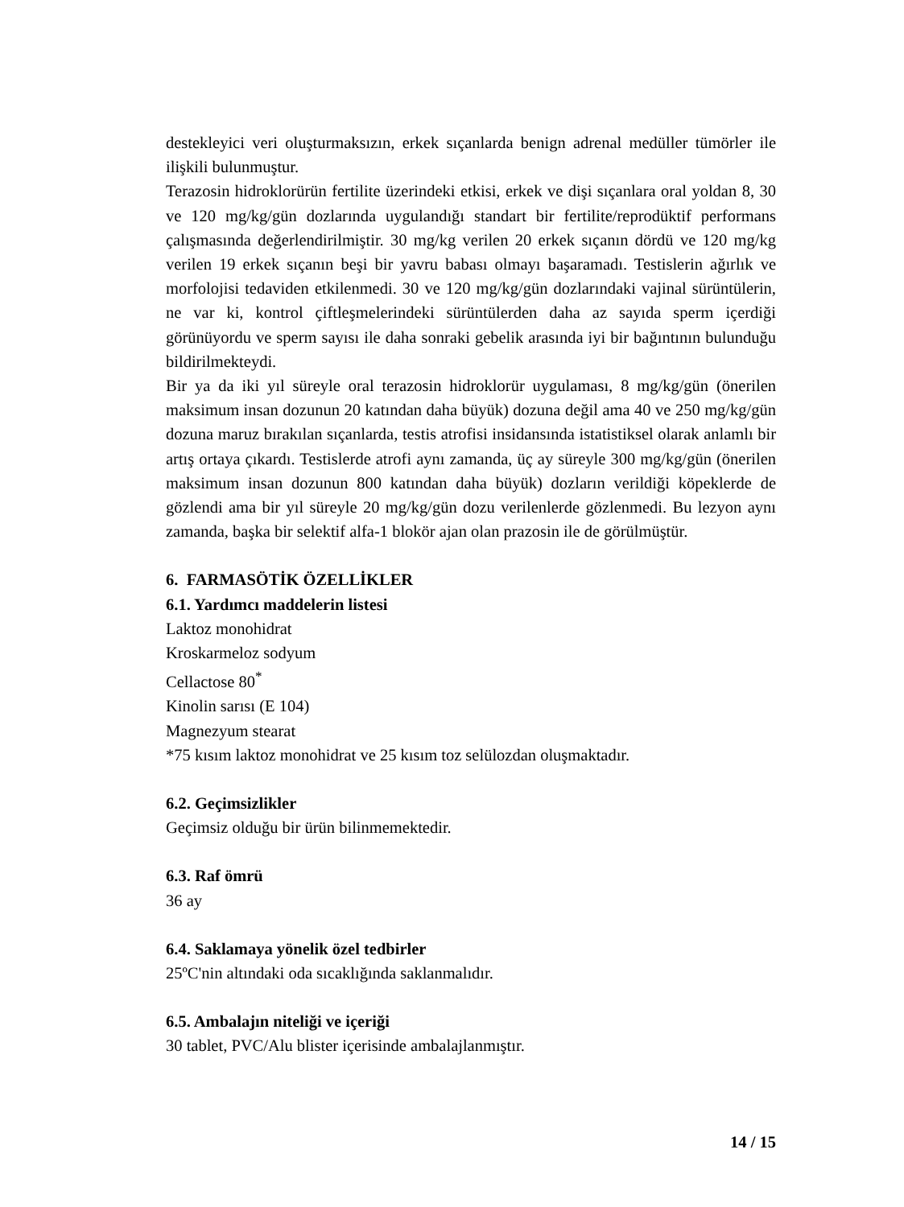destekleyici veri oluşturmaksızın, erkek sıçanlarda benign adrenal medüller tümörler ile ilişkili bulunmuştur.
Terazosin hidroklorürün fertilite üzerindeki etkisi, erkek ve dişi sıçanlara oral yoldan 8, 30 ve 120 mg/kg/gün dozlarında uygulandığı standart bir fertilite/reprodüktif performans çalışmasında değerlendirilmiştir. 30 mg/kg verilen 20 erkek sıçanın dördü ve 120 mg/kg verilen 19 erkek sıçanın beşi bir yavru babası olmayı başaramadı. Testislerin ağırlık ve morfolojisi tedaviden etkilenmedi. 30 ve 120 mg/kg/gün dozlarındaki vajinal sürüntülerin, ne var ki, kontrol çiftleşmelerindeki sürüntülerden daha az sayıda sperm içerdiği görünüyordu ve sperm sayısı ile daha sonraki gebelik arasında iyi bir bağıntının bulunduğu bildirilmekteydi.
Bir ya da iki yıl süreyle oral terazosin hidroklorür uygulaması, 8 mg/kg/gün (önerilen maksimum insan dozunun 20 katından daha büyük) dozuna değil ama 40 ve 250 mg/kg/gün dozuna maruz bırakılan sıçanlarda, testis atrofisi insidansında istatistiksel olarak anlamlı bir artış ortaya çıkardı. Testislerde atrofi aynı zamanda, üç ay süreyle 300 mg/kg/gün (önerilen maksimum insan dozunun 800 katından daha büyük) dozların verildiği köpeklerde de gözlendi ama bir yıl süreyle 20 mg/kg/gün dozu verilenlerde gözlenmedi. Bu lezyon aynı zamanda, başka bir selektif alfa-1 blokör ajan olan prazosin ile de görülmüştür.
6. FARMASÖTİK ÖZELLİKLER
6.1. Yardımcı maddelerin listesi
Laktoz monohidrat
Kroskarmeloz sodyum
Cellactose 80<sup>*</sup>
Kinolin sarısı (E 104)
Magnezyum stearat
*75 kısım laktoz monohidrat ve 25 kısım toz selülozdan oluşmaktadır.
6.2. Geçimsizlikler
Geçimsiz olduğu bir ürün bilinmemektedir.
6.3. Raf ömrü
36 ay
6.4. Saklamaya yönelik özel tedbirler
25ºC'nin altındaki oda sıcaklığında saklanmalıdır.
6.5. Ambalajın niteliği ve içeriği
30 tablet, PVC/Alu blister içerisinde ambalajlanmıştır.
14 / 15